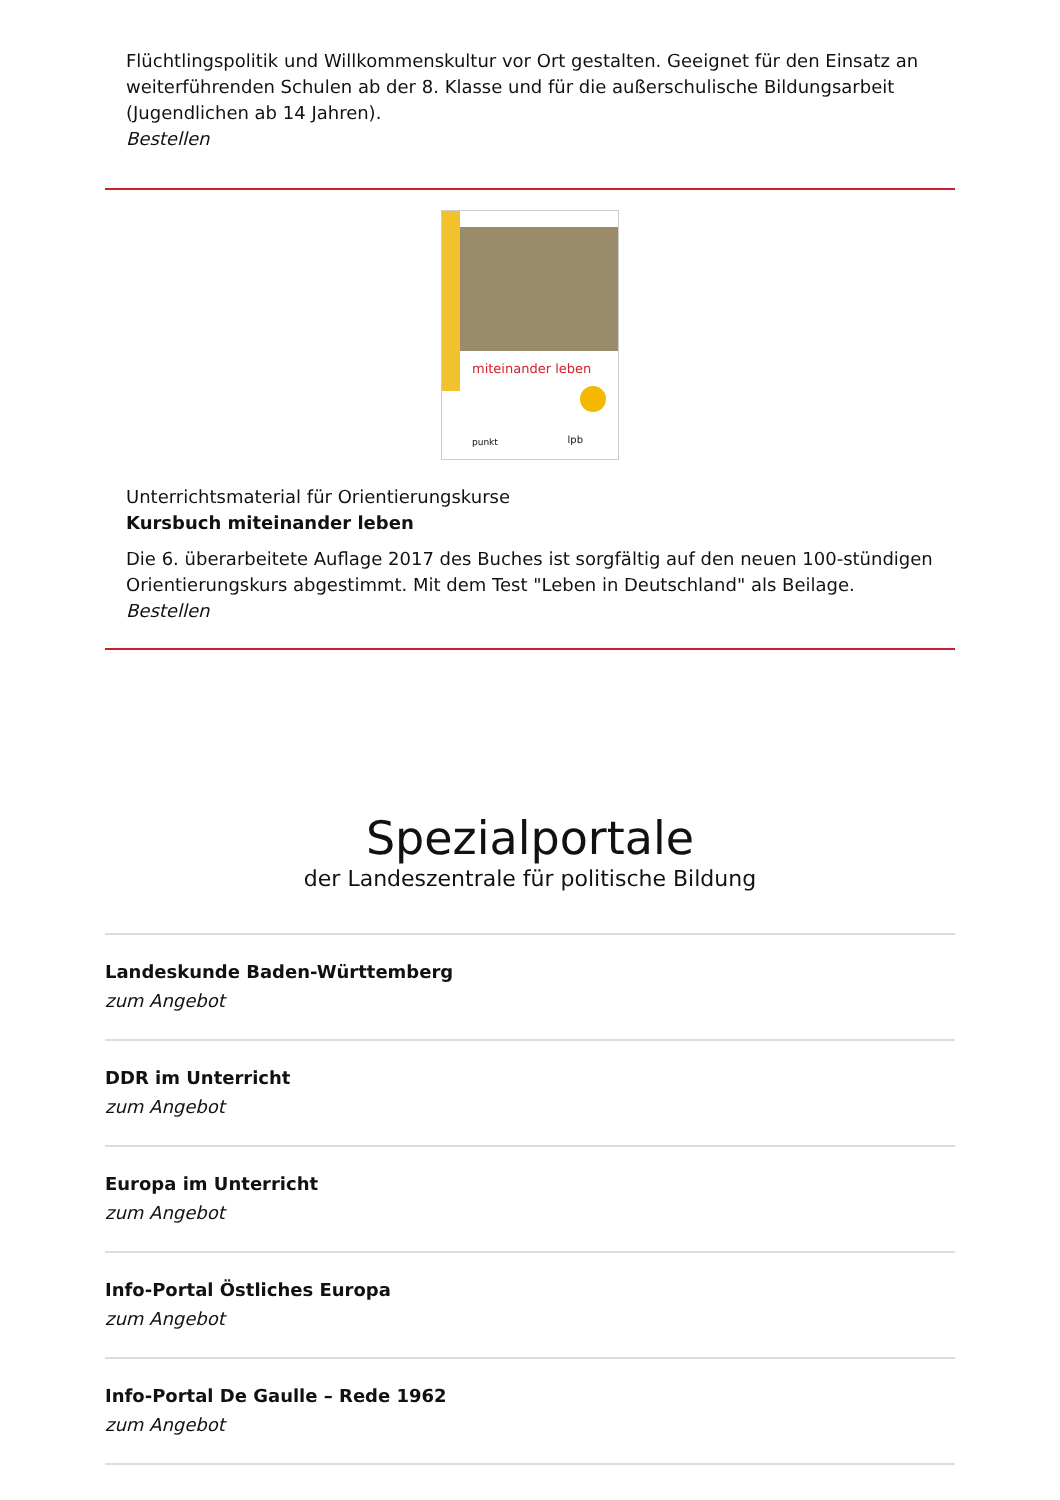Flüchtlingspolitik und Willkommenskultur vor Ort gestalten. Geeignet für den Einsatz an weiterführenden Schulen ab der 8. Klasse und für die außerschulische Bildungsarbeit (Jugendlichen ab 14 Jahren).
Bestellen
miteinander leben
punkt lpb
Unterrichtsmaterial für Orientierungskurse
Kursbuch miteinander leben
Die 6. überarbeitete Auflage 2017 des Buches ist sorgfältig auf den neuen 100-stündigen Orientierungskurs abgestimmt. Mit dem Test "Leben in Deutschland" als Beilage.
Bestellen
Spezialportale
der Landeszentrale für politische Bildung
Landeskunde Baden-Württemberg
zum Angebot
DDR im Unterricht
zum Angebot
Europa im Unterricht
zum Angebot
Info-Portal Östliches Europa
zum Angebot
Info-Portal De Gaulle – Rede 1962
zum Angebot